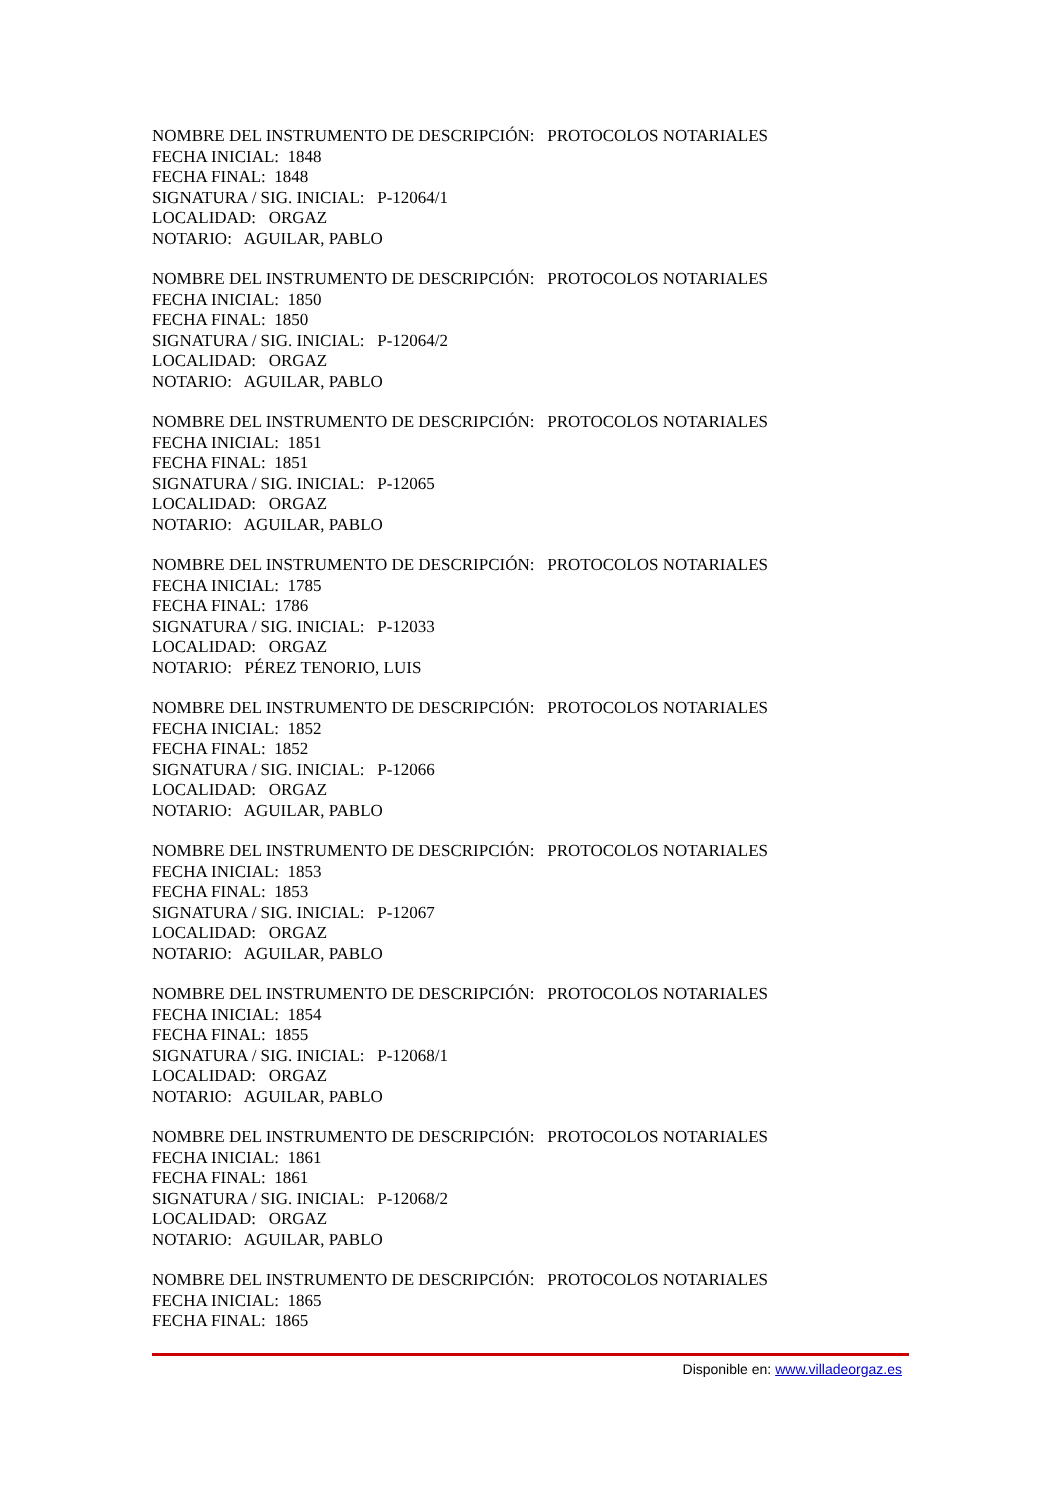NOMBRE DEL INSTRUMENTO DE DESCRIPCIÓN: PROTOCOLOS NOTARIALES
FECHA INICIAL: 1848
FECHA FINAL: 1848
SIGNATURA / SIG. INICIAL: P-12064/1
LOCALIDAD: ORGAZ
NOTARIO: AGUILAR, PABLO
NOMBRE DEL INSTRUMENTO DE DESCRIPCIÓN: PROTOCOLOS NOTARIALES
FECHA INICIAL: 1850
FECHA FINAL: 1850
SIGNATURA / SIG. INICIAL: P-12064/2
LOCALIDAD: ORGAZ
NOTARIO: AGUILAR, PABLO
NOMBRE DEL INSTRUMENTO DE DESCRIPCIÓN: PROTOCOLOS NOTARIALES
FECHA INICIAL: 1851
FECHA FINAL: 1851
SIGNATURA / SIG. INICIAL: P-12065
LOCALIDAD: ORGAZ
NOTARIO: AGUILAR, PABLO
NOMBRE DEL INSTRUMENTO DE DESCRIPCIÓN: PROTOCOLOS NOTARIALES
FECHA INICIAL: 1785
FECHA FINAL: 1786
SIGNATURA / SIG. INICIAL: P-12033
LOCALIDAD: ORGAZ
NOTARIO: PÉREZ TENORIO, LUIS
NOMBRE DEL INSTRUMENTO DE DESCRIPCIÓN: PROTOCOLOS NOTARIALES
FECHA INICIAL: 1852
FECHA FINAL: 1852
SIGNATURA / SIG. INICIAL: P-12066
LOCALIDAD: ORGAZ
NOTARIO: AGUILAR, PABLO
NOMBRE DEL INSTRUMENTO DE DESCRIPCIÓN: PROTOCOLOS NOTARIALES
FECHA INICIAL: 1853
FECHA FINAL: 1853
SIGNATURA / SIG. INICIAL: P-12067
LOCALIDAD: ORGAZ
NOTARIO: AGUILAR, PABLO
NOMBRE DEL INSTRUMENTO DE DESCRIPCIÓN: PROTOCOLOS NOTARIALES
FECHA INICIAL: 1854
FECHA FINAL: 1855
SIGNATURA / SIG. INICIAL: P-12068/1
LOCALIDAD: ORGAZ
NOTARIO: AGUILAR, PABLO
NOMBRE DEL INSTRUMENTO DE DESCRIPCIÓN: PROTOCOLOS NOTARIALES
FECHA INICIAL: 1861
FECHA FINAL: 1861
SIGNATURA / SIG. INICIAL: P-12068/2
LOCALIDAD: ORGAZ
NOTARIO: AGUILAR, PABLO
NOMBRE DEL INSTRUMENTO DE DESCRIPCIÓN: PROTOCOLOS NOTARIALES
FECHA INICIAL: 1865
FECHA FINAL: 1865
Disponible en: www.villadeorgaz.es